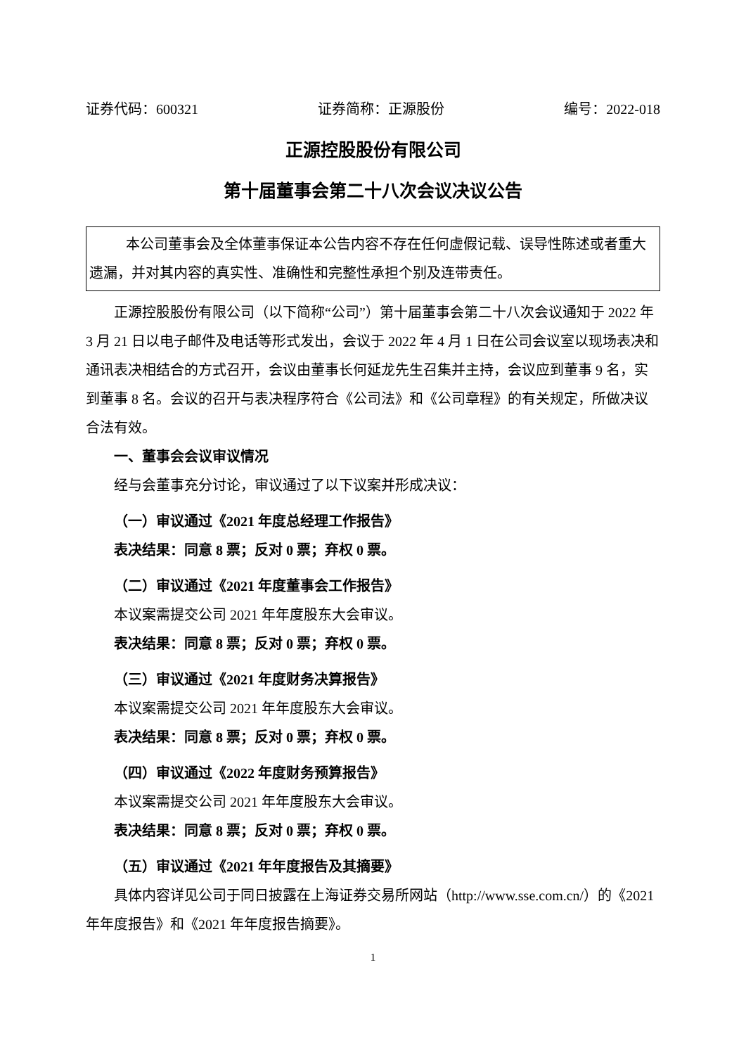证券代码：600321 证券简称：正源股份 编号：2022-018
正源控股股份有限公司
第十届董事会第二十八次会议决议公告
本公司董事会及全体董事保证本公告内容不存在任何虚假记载、误导性陈述或者重大遗漏，并对其内容的真实性、准确性和完整性承担个别及连带责任。
正源控股股份有限公司（以下简称“公司”）第十届董事会第二十八次会议通知于 2022 年 3 月 21 日以电子邮件及电话等形式发出，会议于 2022 年 4 月 1 日在公司会议室以现场表决和通讯表决相结合的方式召开，会议由董事长何延龙先生召集并主持，会议应到董事 9 名，实到董事 8 名。会议的召开与表决程序符合《公司法》和《公司章程》的有关规定，所做决议合法有效。
一、董事会会议审议情况
经与会董事充分讨论，审议通过了以下议案并形成决议：
（一）审议通过《2021 年度总经理工作报告》
表决结果：同意 8 票；反对 0 票；弃权 0 票。
（二）审议通过《2021 年度董事会工作报告》
本议案需提交公司 2021 年年度股东大会审议。
表决结果：同意 8 票；反对 0 票；弃权 0 票。
（三）审议通过《2021 年度财务决算报告》
本议案需提交公司 2021 年年度股东大会审议。
表决结果：同意 8 票；反对 0 票；弃权 0 票。
（四）审议通过《2022 年度财务预算报告》
本议案需提交公司 2021 年年度股东大会审议。
表决结果：同意 8 票；反对 0 票；弃权 0 票。
（五）审议通过《2021 年年度报告及其摘要》
具体内容详见公司于同日披露在上海证券交易所网站（http://www.sse.com.cn/）的《2021 年年度报告》和《2021 年年度报告摘要》。
1